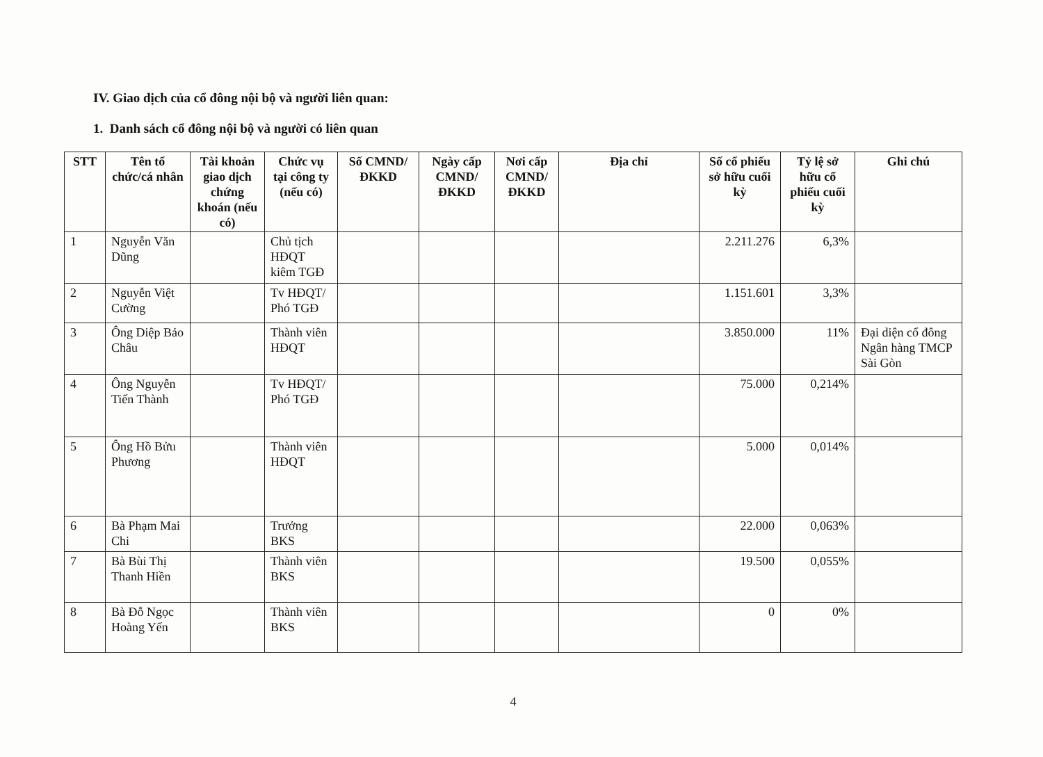IV. Giao dịch của cổ đông nội bộ và người liên quan:
1. Danh sách cổ đông nội bộ và người có liên quan
| STT | Tên tổ chức/cá nhân | Tài khoản giao dịch chứng khoán (nếu có) | Chức vụ tại công ty (nếu có) | Số CMND/ ĐKKD | Ngày cấp CMND/ ĐKKD | Nơi cấp CMND/ ĐKKD | Địa chỉ | Số cổ phiếu sở hữu cuối kỳ | Tỷ lệ sở hữu cổ phiếu cuối kỳ | Ghi chú |
| --- | --- | --- | --- | --- | --- | --- | --- | --- | --- | --- |
| 1 | Nguyễn Văn Dũng | | Chủ tịch HĐQT kiêm TGĐ | | | | | 2.211.276 | 6,3% | |
| 2 | Nguyễn Việt Cường | | Tv HĐQT/ Phó TGĐ | | | | | 1.151.601 | 3,3% | |
| 3 | Ông Diệp Bảo Châu | | Thành viên HĐQT | | | | | 3.850.000 | 11% | Đại diện cổ đông Ngân hàng TMCP Sài Gòn |
| 4 | Ông Nguyễn Tiến Thành | | Tv HĐQT/ Phó TGĐ | | | | | 75.000 | 0,214% | |
| 5 | Ông Hồ Bửu Phương | | Thành viên HĐQT | | | | | 5.000 | 0,014% | |
| 6 | Bà Phạm Mai Chi | | Trưởng BKS | | | | | 22.000 | 0,063% | |
| 7 | Bà Bùi Thị Thanh Hiền | | Thành viên BKS | | | | | 19.500 | 0,055% | |
| 8 | Bà Đỗ Ngọc Hoàng Yến | | Thành viên BKS | | | | | 0 | 0% | |
4